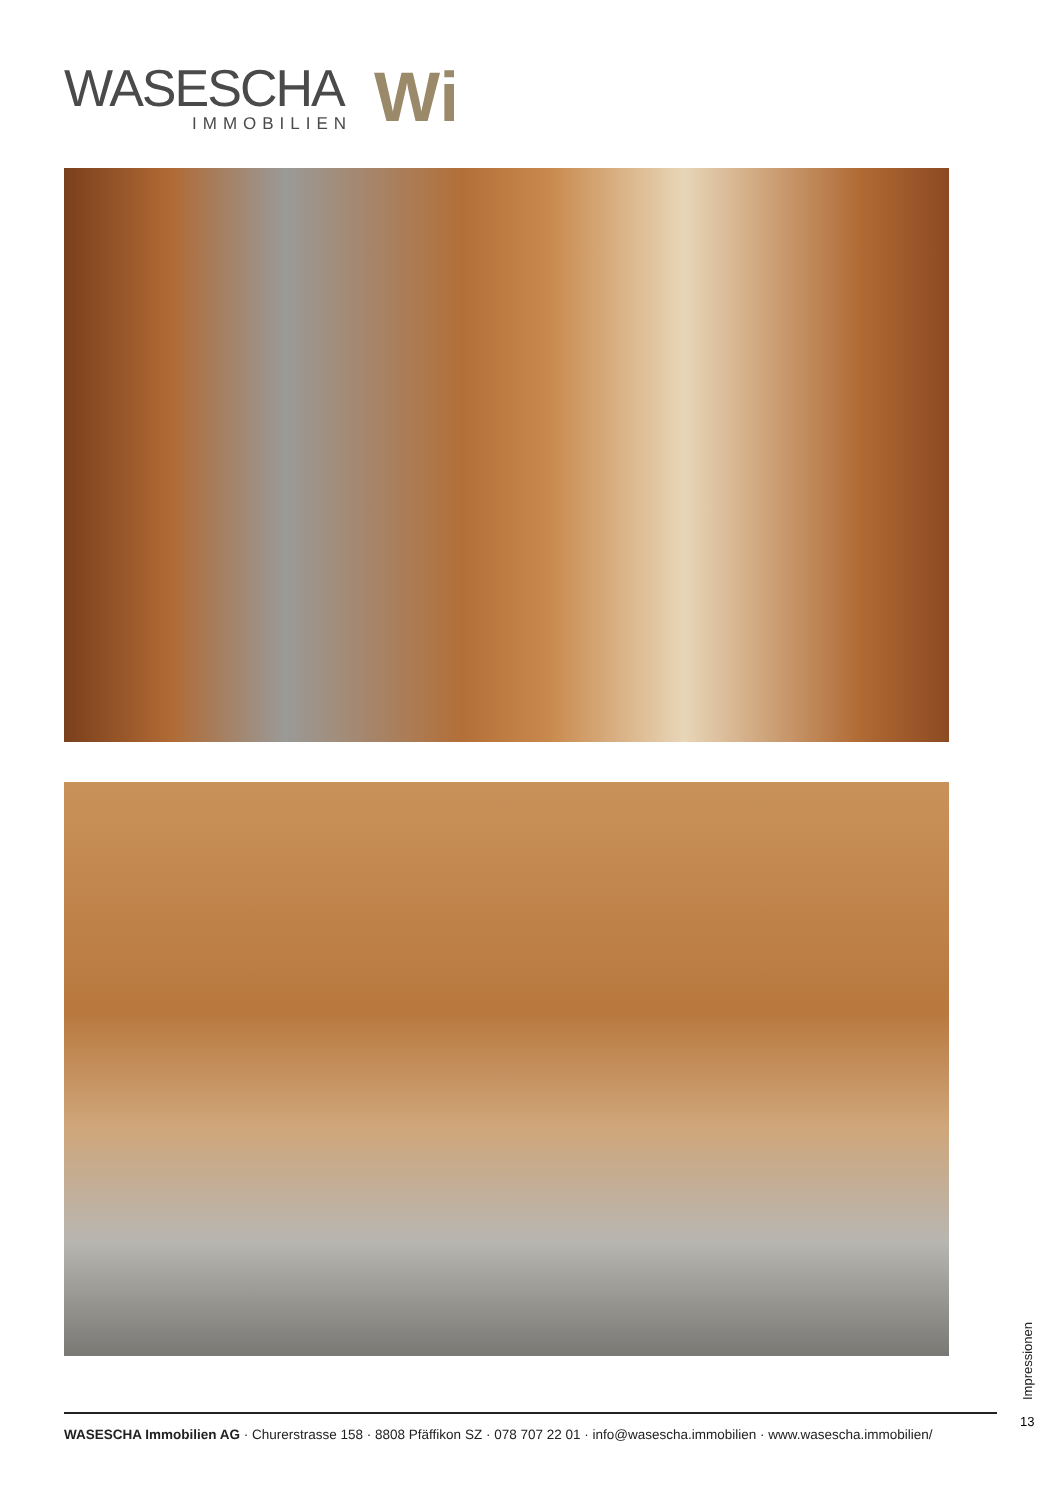WASESCHA
IMMOBILIEN
Wi
Impressionen
13
WASESCHA Immobilien AG · Churerstrasse 158 · 8808 Pfäffikon SZ · 078 707 22 01 · info@wasescha.immobilien · www.wasescha.immobilien/